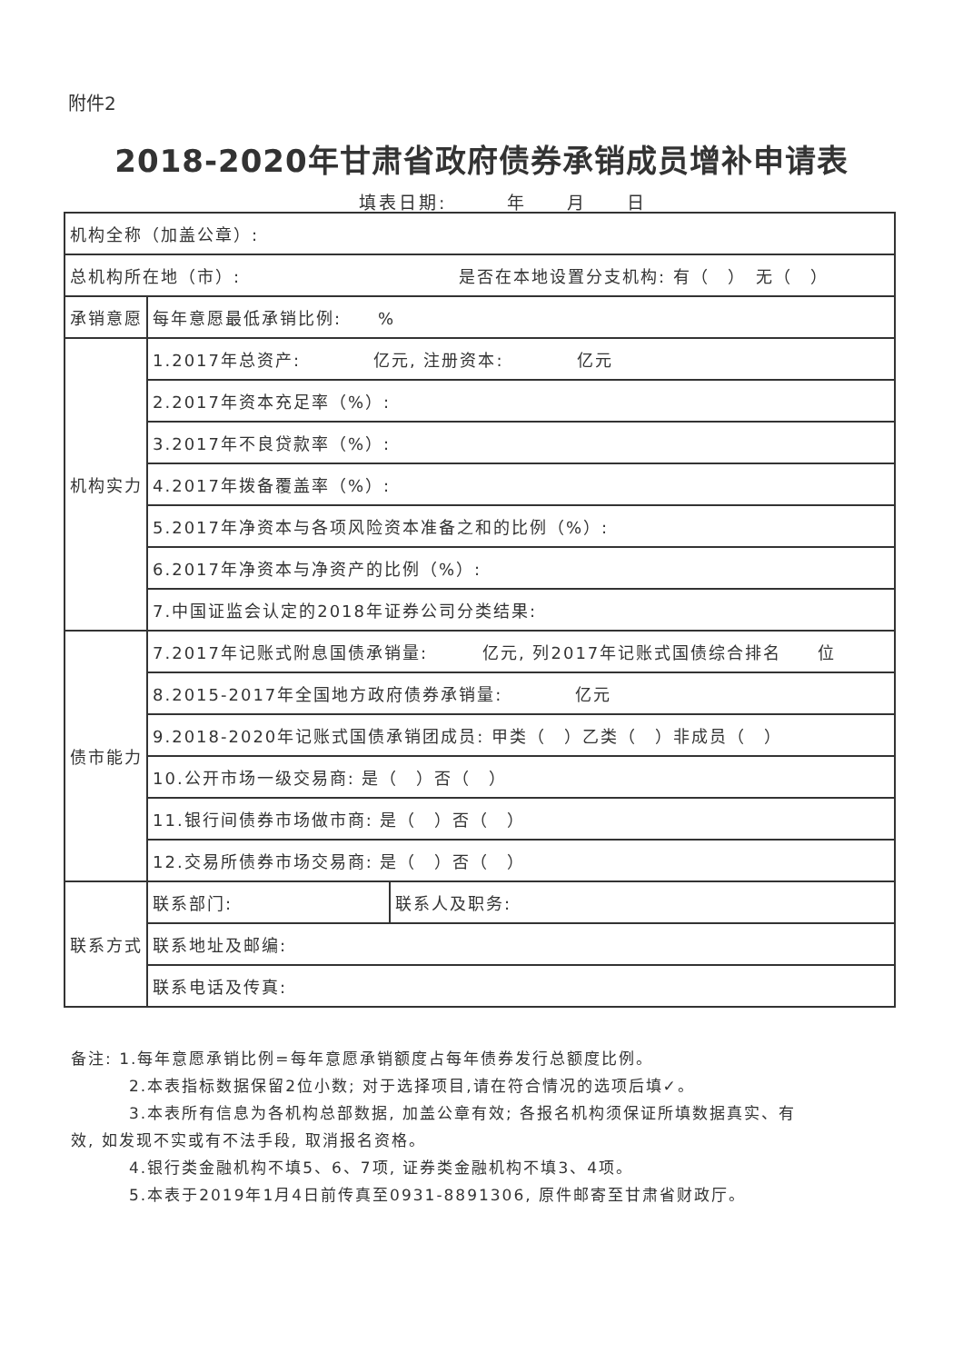附件2
2018-2020年甘肃省政府债券承销成员增补申请表
填表日期:　　　年　　月　　日
| 机构全称（加盖公章）: | | |
| 总机构所在地（市）: 是否在本地设置分支机构: 有（ ） 无（ ） | | |
| 承销意愿 | 每年意愿最低承销比例: % | |
| 机构实力 | 1.2017年总资产: 亿元, 注册资本: 亿元 | |
| | 2.2017年资本充足率（%）: | |
| | 3.2017年不良贷款率（%）: | |
| | 4.2017年拨备覆盖率（%）: | |
| | 5.2017年净资本与各项风险资本准备之和的比例（%）: | |
| | 6.2017年净资本与净资产的比例（%）: | |
| | 7.中国证监会认定的2018年证券公司分类结果: | |
| 债市能力 | 7.2017年记账式附息国债承销量: 亿元, 列2017年记账式国债综合排名 位 | |
| | 8.2015-2017年全国地方政府债券承销量: 亿元 | |
| | 9.2018-2020年记账式国债承销团成员: 甲类（ ）乙类（ ）非成员（ ） | |
| | 10.公开市场一级交易商: 是（ ）否（ ） | |
| | 11.银行间债券市场做市商: 是（ ）否（ ） | |
| | 12.交易所债券市场交易商: 是（ ）否（ ） | |
| 联系方式 | 联系部门: | 联系人及职务: |
| | 联系地址及邮编: | |
| | 联系电话及传真: | |
备注: 1.每年意愿承销比例=每年意愿承销额度占每年债券发行总额度比例。
2.本表指标数据保留2位小数; 对于选择项目,请在符合情况的选项后填✓。
3.本表所有信息为各机构总部数据, 加盖公章有效; 各报名机构须保证所填数据真实、有
效, 如发现不实或有不法手段, 取消报名资格。
4.银行类金融机构不填5、6、7项, 证券类金融机构不填3、4项。
5.本表于2019年1月4日前传真至0931-8891306, 原件邮寄至甘肃省财政厅。